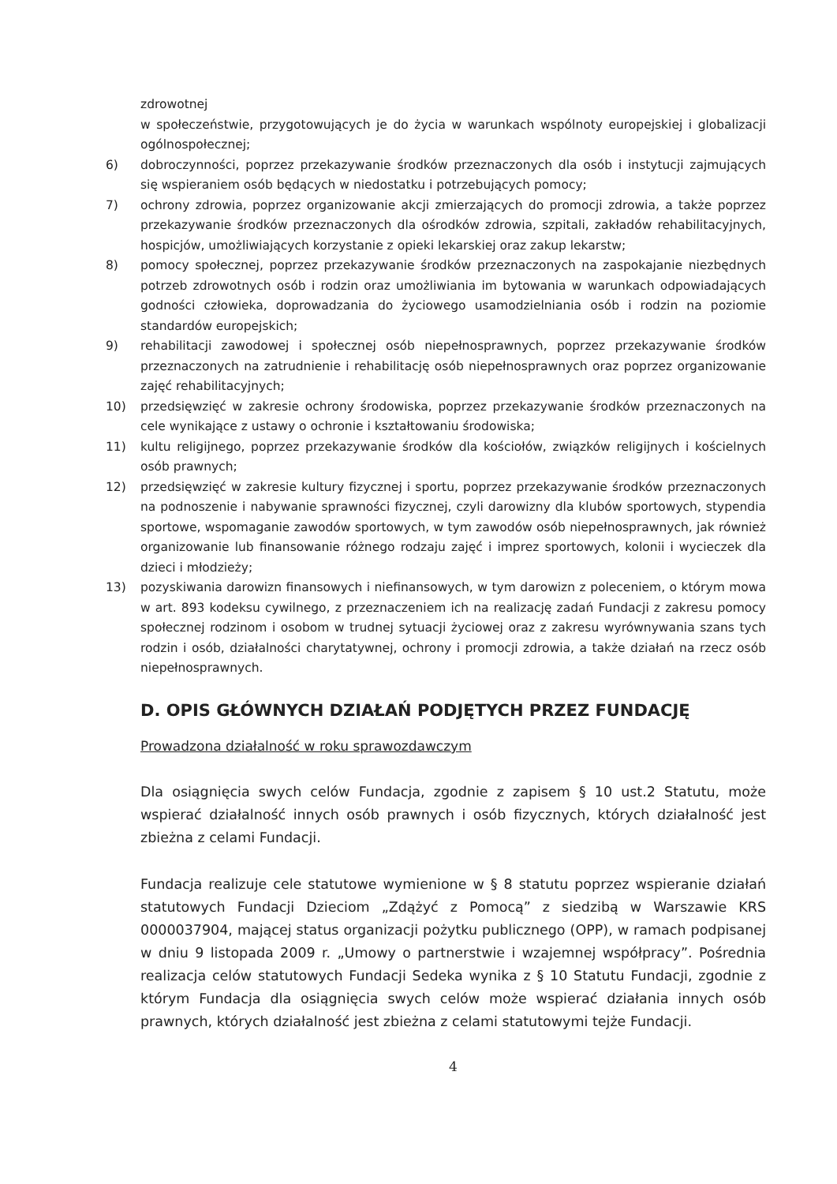zdrowotnej
w społeczeństwie, przygotowujących je do życia w warunkach wspólnoty europejskiej i globalizacji ogólnospołecznej;
6) dobroczynności, poprzez przekazywanie środków przeznaczonych dla osób i instytucji zajmujących się wspieraniem osób będących w niedostatku i potrzebujących pomocy;
7) ochrony zdrowia, poprzez organizowanie akcji zmierzających do promocji zdrowia, a także poprzez przekazywanie środków przeznaczonych dla ośrodków zdrowia, szpitali, zakładów rehabilitacyjnych, hospicjów, umożliwiających korzystanie z opieki lekarskiej oraz zakup lekarstw;
8) pomocy społecznej, poprzez przekazywanie środków przeznaczonych na zaspokajanie niezbędnych potrzeb zdrowotnych osób i rodzin oraz umożliwiania im bytowania w warunkach odpowiadających godności człowieka, doprowadzania do życiowego usamodzielniania osób i rodzin na poziomie standardów europejskich;
9) rehabilitacji zawodowej i społecznej osób niepełnosprawnych, poprzez przekazywanie środków przeznaczonych na zatrudnienie i rehabilitację osób niepełnosprawnych oraz poprzez organizowanie zajęć rehabilitacyjnych;
10) przedsięwzięć w zakresie ochrony środowiska, poprzez przekazywanie środków przeznaczonych na cele wynikające z ustawy o ochronie i kształtowaniu środowiska;
11) kultu religijnego, poprzez przekazywanie środków dla kościołów, związków religijnych i kościelnych osób prawnych;
12) przedsięwzięć w zakresie kultury fizycznej i sportu, poprzez przekazywanie środków przeznaczonych na podnoszenie i nabywanie sprawności fizycznej, czyli darowizny dla klubów sportowych, stypendia sportowe, wspomaganie zawodów sportowych, w tym zawodów osób niepełnosprawnych, jak również organizowanie lub finansowanie różnego rodzaju zajęć i imprez sportowych, kolonii i wycieczek dla dzieci i młodzieży;
13) pozyskiwania darowizn finansowych i niefinansowych, w tym darowizn z poleceniem, o którym mowa w art. 893 kodeksu cywilnego, z przeznaczeniem ich na realizację zadań Fundacji z zakresu pomocy społecznej rodzinom i osobom w trudnej sytuacji życiowej oraz z zakresu wyrównywania szans tych rodzin i osób, działalności charytatywnej, ochrony i promocji zdrowia, a także działań na rzecz osób niepełnosprawnych.
D. OPIS GŁÓWNYCH DZIAŁAŃ PODJĘTYCH PRZEZ FUNDACJĘ
Prowadzona działalność w roku sprawozdawczym
Dla osiągnięcia swych celów Fundacja, zgodnie z zapisem § 10 ust.2 Statutu, może wspierać działalność innych osób prawnych i osób fizycznych, których działalność jest zbieżna z celami Fundacji.
Fundacja realizuje cele statutowe wymienione w § 8 statutu poprzez wspieranie działań statutowych Fundacji Dzieciom „Zdążyć z Pomocą” z siedzibą w Warszawie KRS 0000037904, mającej status organizacji pożytku publicznego (OPP), w ramach podpisanej w dniu 9 listopada 2009 r. „Umowy o partnerstwie i wzajemnej współpracy”. Pośrednia realizacja celów statutowych Fundacji Sedeka wynika z § 10 Statutu Fundacji, zgodnie z którym Fundacja dla osiągnięcia swych celów może wspierać działania innych osób prawnych, których działalność jest zbieżna z celami statutowymi tejże Fundacji.
4